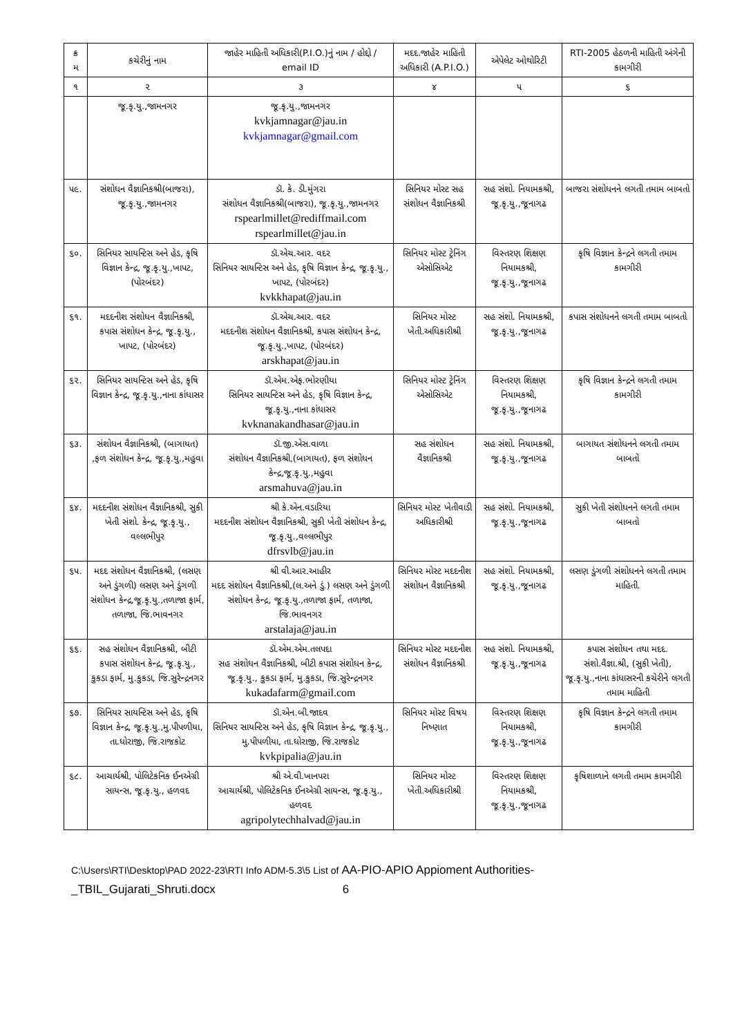| ક્ર મ | કચેરીનું નામ | જાહેર માહિતી અધિકારી(P.I.O.)નું નામ / હોદ્દો / email ID | મદદ.જાહેર માહિતી અધિકારી (A.P.I.O.) | એપેલેટ ઓથોરિટી | RTI-2005 હેઠળની માહિતી અંગેની કામગીરી |
| --- | --- | --- | --- | --- | --- |
| ૧ | ૨ | ૩ | ૪ | ૫ | ૬ |
| | જૂ.કૃ.યુ.,જામનગર | જૂ.કૃ.યુ.,જામનગર kvkjamnagar@jau.in kvkjamnagar@gmail.com | | | |
| ૫૯. | સંશોધન વૈજ્ઞાનિકશ્રી(બાજરા), જૂ.કૃ.યુ.,જામનગર | ડૉ. કે. ડી.મુંગરા સંશોધન વૈજ્ઞાનિકશ્રી(બાજરા), જૂ.કૃ.યુ.,જામનગર rspearlmillet@rediffmail.com rspearlmillet@jau.in | સિનિયર મોસ્ટ સહ સંશોધન વૈજ્ઞાનિકશ્રી | સહ સંશો. નિયામકશ્રી, જૂ.કૃ.યુ.,જૂનાગઢ | બાજરા સંશોધનને લગતી તમામ બાબતો |
| ૬૦. | સિનિયર સાયન્ટિસ અને હેડ, કૃષિ વિજ્ઞાન કેન્દ્ર, જૂ.કૃ.યુ.,ખાપટ, (પોરબંદર) | ડૉ.એચ.આર. વદર સિનિયર સાયન્ટિસ અને હેડ, કૃષિ વિજ્ઞાન કેન્દ્ર, જૂ.કૃ.યુ., ખાપટ, (પોરબંદર) kvkkhapat@jau.in | સિનિયર મોસ્ટ ટ્રેનિંગ એસોસિએટ | વિસ્તરણ શિક્ષણ નિયામકશ્રી, જૂ.કૃ.યુ.,જૂનાગઢ | કૃષિ વિજ્ઞાન કેન્દ્રને લગતી તમામ કામગીરી |
| ૬૧. | મદદનીશ સંશોધન વૈજ્ઞાનિકશ્રી, કપાસ સંશોધન કેન્દ્ર, જૂ.કૃ.યુ., ખાપટ, (પોરબંદર) | ડૉ.એચ.આર. વદર મદદનીશ સંશોધન વૈજ્ઞાનિકશ્રી, કપાસ સંશોધન કેન્દ્ર, જૂ.કૃ.યુ.,ખાપટ, (પોરબંદર) arskhapat@jau.in | સિનિયર મોસ્ટ ખેતી.અધિકારીશ્રી | સહ સંશો. નિયામકશ્રી, જૂ.કૃ.યુ.,જૂનાગઢ | કપાસ સંશોધનને લગતી તમામ બાબતો |
| ૬૨. | સિનિયર સાયન્ટિસ અને હેડ, કૃષિ વિજ્ઞાન કેન્દ્ર, જૂ.કૃ.યુ.,નાના કાંધાસર | ડૉ.એમ.એફ.ભોરણીયા સિનિયર સાયન્ટિસ અને હેડ, કૃષિ વિજ્ઞાન કેન્દ્ર, જૂ.કૃ.યુ.,નાના કાંધાસર kvknanakandhasar@jau.in | સિનિયર મોસ્ટ ટ્રેનિંગ એસોસિએટ | વિસ્તરણ શિક્ષણ નિયામકશ્રી, જૂ.કૃ.યુ.,જૂનાગઢ | કૃષિ વિજ્ઞાન કેન્દ્રને લગતી તમામ કામગીરી |
| ૬૩. | સંશોધન વૈજ્ઞાનિકશ્રી, (બાગાયત) ,ફળ સંશોધન કેન્દ્ર, જૂ.કૃ.યુ.,મહુવા | ડૉ.જી.એસ.વાળા સંશોધન વૈજ્ઞાનિકશ્રી,(બાગાયત), ફળ સંશોધન કેન્દ્ર,જૂ.કૃ.યુ.,મહુવા arsmahuva@jau.in | સહ સંશોધન વૈજ્ઞાનિકશ્રી | સહ સંશો. નિયામકશ્રી, જૂ.કૃ.યુ.,જૂનાગઢ | બાગાયત સંશોધનને લગતી તમામ બાબતો |
| ૬૪. | મદદનીશ સંશોધન વૈજ્ઞાનિકશ્રી, સુકી ખેતી સંશો. કેન્દ્ર, જૂ.કૃ.યુ., વલ્લભીપુર | શ્રી કે.એન.વડારિયા મદદનીશ સંશોધન વૈજ્ઞાનિકશ્રી, સુકી ખેતી સંશોધન કેન્દ્ર, જૂ.કૃ.યુ.,વલ્લભીપુર dfrsvlb@jau.in | સિનિયર મોસ્ટ ખેતીવાડી અધિકારીશ્રી | સહ સંશો. નિયામકશ્રી, જૂ.કૃ.યુ.,જૂનાગઢ | સુકી ખેતી સંશોધનને લગતી તમામ બાબતો |
| ૬૫. | મદદ સંશોધન વૈજ્ઞાનિકશ્રી, (લસણ અને ડુંગળી) લસણ અને ડુંગળી સંશોધન કેન્દ્ર,જૂ.કૃ.યુ.,તળાજા ફાર્મ, તળાજા, જિ.ભાવનગર | શ્રી વી.આર.આહીર મદદ સંશોધન વૈજ્ઞાનિકશ્રી,(લ.અને ડું.) લસણ અને ડુંગળી સંશોધન કેન્દ્ર, જૂ.કૃ.યુ.,તળાજા ફાર્મ, તળાજા, જિ.ભાવનગર arstalaja@jau.in | સિનિયર મોસ્ટ મદદનીશ સંશોધન વૈજ્ઞાનિકશ્રી | સહ સંશો. નિયામકશ્રી, જૂ.કૃ.યુ.,જૂનાગઢ | લસણ ડુંગળી સંશોધનને લગતી તમામ માહિતી. |
| ૬૬. | સહ સંશોધન વૈજ્ઞાનિકશ્રી, બીટી કપાસ સંશોધન કેન્દ્ર, જૂ.કૃ.યુ., કુકડા ફાર્મ, મુ.કુકડા, જિ.સુરેન્દ્રનગર | ડૉ.એમ.એમ.તલપદા સહ સંશોધન વૈજ્ઞાનિકશ્રી, બીટી કપાસ સંશોધન કેન્દ્ર, જૂ.કૃ.યુ., કુકડા ફાર્મ, મુ.કુકડા, જિ.સુરેન્દ્રનગર kukadafarm@gmail.com | સિનિયર મોસ્ટ મદદનીશ સંશોધન વૈજ્ઞાનિકશ્રી | સહ સંશો. નિયામકશ્રી, જૂ.કૃ.યુ.,જૂનાગઢ | કપાસ સંશોધન તથા મદદ. સંશો.વૈજ્ઞા.શ્રી, (સુકી ખેતી), જૂ.કૃ.યુ.,નાના કાંધાસરની કચેરીને લગતી તમામ માહિતી |
| ૬૭. | સિનિયર સાયન્ટિસ અને હેડ, કૃષિ વિજ્ઞાન કેન્દ્ર, જૂ.કૃ.યુ.,મુ.પીપળીયા, તા.ધોરાજી, જિ.રાજકોટ | ડૉ.એન.બી.જાદવ સિનિયર સાયન્ટિસ અને હેડ, કૃષિ વિજ્ઞાન કેન્દ્ર, જૂ.કૃ.યુ., મુ.પીપળીયા, તા.ધોરાજી, જિ.રાજકોટ kvkpipalia@jau.in | સિનિયર મોસ્ટ વિષય નિષ્ણાત | વિસ્તરણ શિક્ષણ નિયામકશ્રી, જૂ.કૃ.યુ.,જૂનાગઢ | કૃષિ વિજ્ઞાન કેન્દ્રને લગતી તમામ કામગીરી |
| ૬૮. | આચાર્યશ્રી, પોલિટેકનિક ઈનએગ્રી સાયન્સ, જૂ.કૃ.યુ., હળવદ | શ્રી એ.વી.ખાનપરા આચાર્યશ્રી, પોલિટેકનિક ઈનએગ્રી સાયન્સ, જૂ.કૃ.યુ., હળવદ agripolytechhalvad@jau.in | સિનિયર મોસ્ટ ખેતી.અધિકારીશ્રી | વિસ્તરણ શિક્ષણ નિયામકશ્રી, જૂ.કૃ.યુ.,જૂનાગઢ | કૃષિશાળાને લગતી તમામ કામગીરી |
C:\Users\RTI\Desktop\PAD 2022-23\RTI Info ADM-5.3\5 List of AA-PIO-APIO Appioment Authorities-
_TBIL_Gujarati_Shruti.docx 6